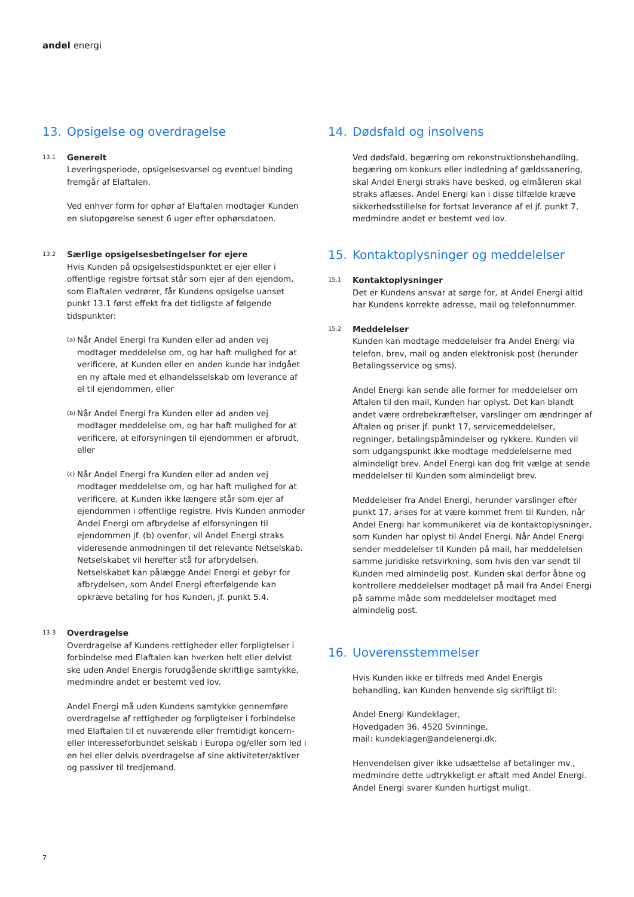andel energi
13. Opsigelse og overdragelse
13.1
Generelt
Leveringsperiode, opsigelsesvarsel og eventuel binding fremgår af Elaftalen.
Ved enhver form for ophør af Elaftalen modtager Kunden en slutopgørelse senest 6 uger efter ophørsdatoen.
13.2
Særlige opsigelsesbetingelser for ejere
Hvis Kunden på opsigelsestidspunktet er ejer eller i offentlige registre fortsat står som ejer af den ejendom, som Elaftalen vedrører, får Kundens opsigelse uanset punkt 13.1 først effekt fra det tidligste af følgende tidspunkter:
(a)
Når Andel Energi fra Kunden eller ad anden vej modtager meddelelse om, og har haft mulighed for at verificere, at Kunden eller en anden kunde har indgået en ny aftale med et elhandelsselskab om leverance af el til ejendommen, eller
(b)
Når Andel Energi fra Kunden eller ad anden vej modtager meddelelse om, og har haft mulighed for at verificere, at elforsyningen til ejendommen er afbrudt, eller
(c)
Når Andel Energi fra Kunden eller ad anden vej modtager meddelelse om, og har haft mulighed for at verificere, at Kunden ikke længere står som ejer af ejendommen i offentlige registre. Hvis Kunden anmoder Andel Energi om afbrydelse af elforsyningen til ejendommen jf. (b) ovenfor, vil Andel Energi straks videresende anmodningen til det relevante Netselskab. Netselskabet vil herefter stå for afbrydelsen. Netselskabet kan pålægge Andel Energi et gebyr for afbrydelsen, som Andel Energi efterfølgende kan opkræve betaling for hos Kunden, jf. punkt 5.4.
13.3
Overdragelse
Overdragelse af Kundens rettigheder eller forpligtelser i forbindelse med Elaftalen kan hverken helt eller delvist ske uden Andel Energis forudgående skriftlige samtykke, medmindre andet er bestemt ved lov.
Andel Energi må uden Kundens samtykke gennemføre overdragelse af rettigheder og forpligtelser i forbindelse med Elaftalen til et nuværende eller fremtidigt koncern- eller interesseforbundet selskab i Europa og/eller som led i en hel eller delvis overdragelse af sine aktiviteter/aktiver og passiver til tredjemand.
14. Dødsfald og insolvens
Ved dødsfald, begæring om rekonstruktionsbehandling, begæring om konkurs eller indledning af gældssanering, skal Andel Energi straks have besked, og elmåleren skal straks aflæses. Andel Energi kan i disse tilfælde kræve sikkerhedsstillelse for fortsat leverance af el jf. punkt 7, medmindre andet er bestemt ved lov.
15. Kontaktoplysninger og meddelelser
15.1
Kontaktoplysninger
Det er Kundens ansvar at sørge for, at Andel Energi altid har Kundens korrekte adresse, mail og telefonnummer.
15.2
Meddelelser
Kunden kan modtage meddelelser fra Andel Energi via telefon, brev, mail og anden elektronisk post (herunder Betalingsservice og sms).
Andel Energi kan sende alle former for meddelelser om Aftalen til den mail, Kunden har oplyst. Det kan blandt andet være ordrebekræftelser, varslinger om ændringer af Aftalen og priser jf. punkt 17, servicemeddelelser, regninger, betalingspåmindelser og rykkere. Kunden vil som udgangspunkt ikke modtage meddelelserne med almindeligt brev. Andel Energi kan dog frit vælge at sende meddelelser til Kunden som almindeligt brev.
Meddelelser fra Andel Energi, herunder varslinger efter punkt 17, anses for at være kommet frem til Kunden, når Andel Energi har kommunikeret via de kontaktoplysninger, som Kunden har oplyst til Andel Energi. Når Andel Energi sender meddelelser til Kunden på mail, har meddelelsen samme juridiske retsvirkning, som hvis den var sendt til Kunden med almindelig post. Kunden skal derfor åbne og kontrollere meddelelser modtaget på mail fra Andel Energi på samme måde som meddelelser modtaget med almindelig post.
16. Uoverensstemmelser
Hvis Kunden ikke er tilfreds med Andel Energis behandling, kan Kunden henvende sig skriftligt til:
Andel Energi Kundeklager,
Hovedgaden 36, 4520 Svinninge,
mail: kundeklager@andelenergi.dk.
Henvendelsen giver ikke udsættelse af betalinger mv., medmindre dette udtrykkeligt er aftalt med Andel Energi. Andel Energi svarer Kunden hurtigst muligt.
7